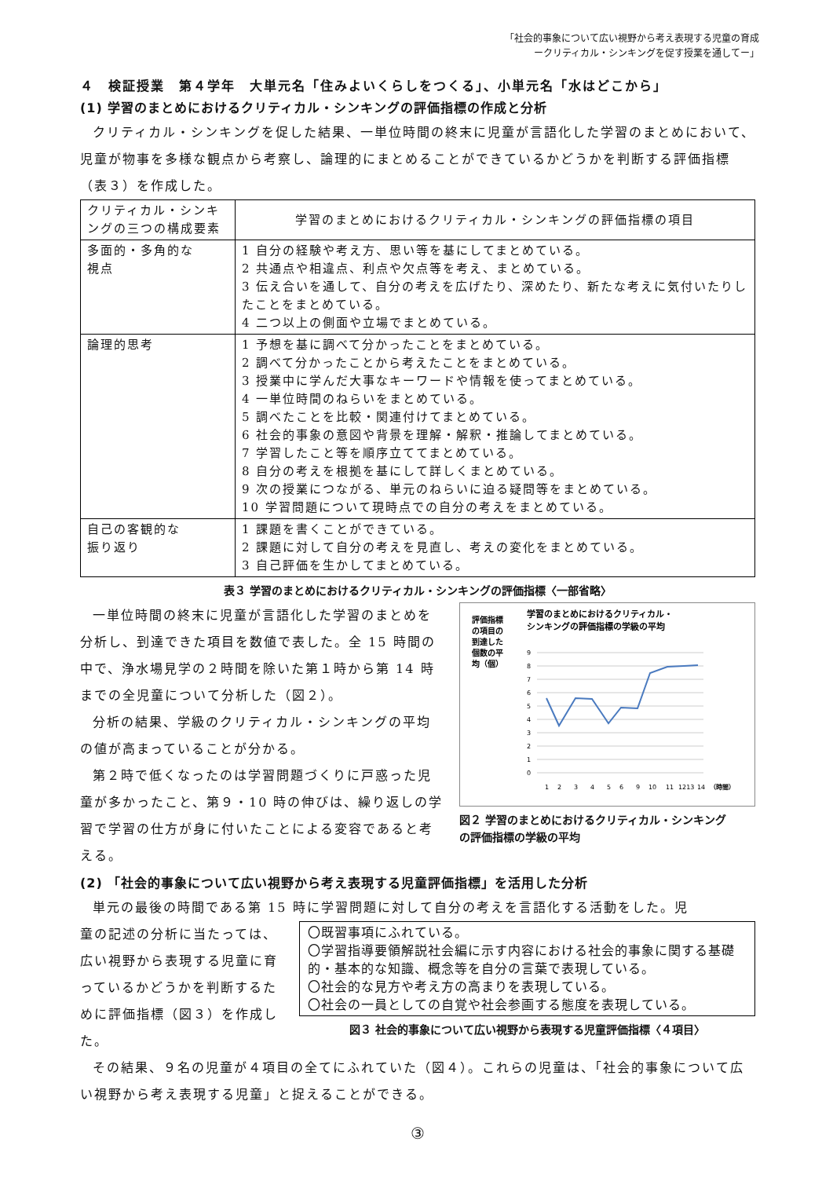「社会的事象について広い視野から考え表現する児童の育成
ークリティカル・シンキングを促す授業を通してー」
４　検証授業　第４学年　大単元名「住みよいくらしをつくる」、小単元名「水はどこから」
(1) 学習のまとめにおけるクリティカル・シンキングの評価指標の作成と分析
クリティカル・シンキングを促した結果、一単位時間の終末に児童が言語化した学習のまとめにおいて、児童が物事を多様な観点から考察し、論理的にまとめることができているかどうかを判断する評価指標（表３）を作成した。
| クリティカル・シンキングの三つの構成要素 | 学習のまとめにおけるクリティカル・シンキングの評価指標の項目 |
| --- | --- |
| 多面的・多角的な 視点 | 1 自分の経験や考え方、思い等を基にしてまとめている。 2 共通点や相違点、利点や欠点等を考え、まとめている。 3 伝え合いを通して、自分の考えを広げたり、深めたり、新たな考えに気付いたりしたことをまとめている。 4 二つ以上の側面や立場でまとめている。 |
| 論理的思考 | 1 予想を基に調べて分かったことをまとめている。 2 調べて分かったことから考えたことをまとめている。 3 授業中に学んだ大事なキーワードや情報を使ってまとめている。 4 一単位時間のねらいをまとめている。 5 調べたことを比較・関連付けてまとめている。 6 社会的事象の意図や背景を理解・解釈・推論してまとめている。 7 学習したこと等を順序立ててまとめている。 8 自分の考えを根拠を基にして詳しくまとめている。 9 次の授業につながる、単元のねらいに迫る疑問等をまとめている。 10 学習問題について現時点での自分の考えをまとめている。 |
| 自己の客観的な 振り返り | 1 課題を書くことができている。 2 課題に対して自分の考えを見直し、考えの変化をまとめている。 3 自己評価を生かしてまとめている。 |
表３ 学習のまとめにおけるクリティカル・シンキングの評価指標〈一部省略〉
一単位時間の終末に児童が言語化した学習のまとめを分析し、到達できた項目を数値で表した。全 15 時間の中で、浄水場見学の２時間を除いた第１時から第 14 時までの全児童について分析した（図２）。
分析の結果、学級のクリティカル・シンキングの平均の値が高まっていることが分かる。
第２時で低くなったのは学習問題づくりに戸惑った児童が多かったこと、第９・10 時の伸びは、繰り返しの学習で学習の仕方が身に付いたことによる変容であると考える。
評価指標
の項目の
到達した
個数の平
均（個）
学習のまとめにおけるクリティカル・
シンキングの評価指標の学級の平均
9
8
7
6
5
4
3
2
1
0
1
2
3
4
5
6
9
10
11
1213
14
（時間）
図２ 学習のまとめにおけるクリティカル・シンキングの評価指標の学級の平均
(2) 「社会的事象について広い視野から考え表現する児童評価指標」を活用した分析
単元の最後の時間である第 15 時に学習問題に対して自分の考えを言語化する活動をした。児
童の記述の分析に当たっては、広い視野から表現する児童に育っているかどうかを判断するために評価指標（図３）を作成した。
〇既習事項にふれている。
〇学習指導要領解説社会編に示す内容における社会的事象に関する基礎的・基本的な知識、概念等を自分の言葉で表現している。
〇社会的な見方や考え方の高まりを表現している。
〇社会の一員としての自覚や社会参画する態度を表現している。
図３ 社会的事象について広い視野から表現する児童評価指標〈４項目〉
その結果、９名の児童が４項目の全てにふれていた（図４）。これらの児童は、「社会的事象について広い視野から考え表現する児童」と捉えることができる。
③